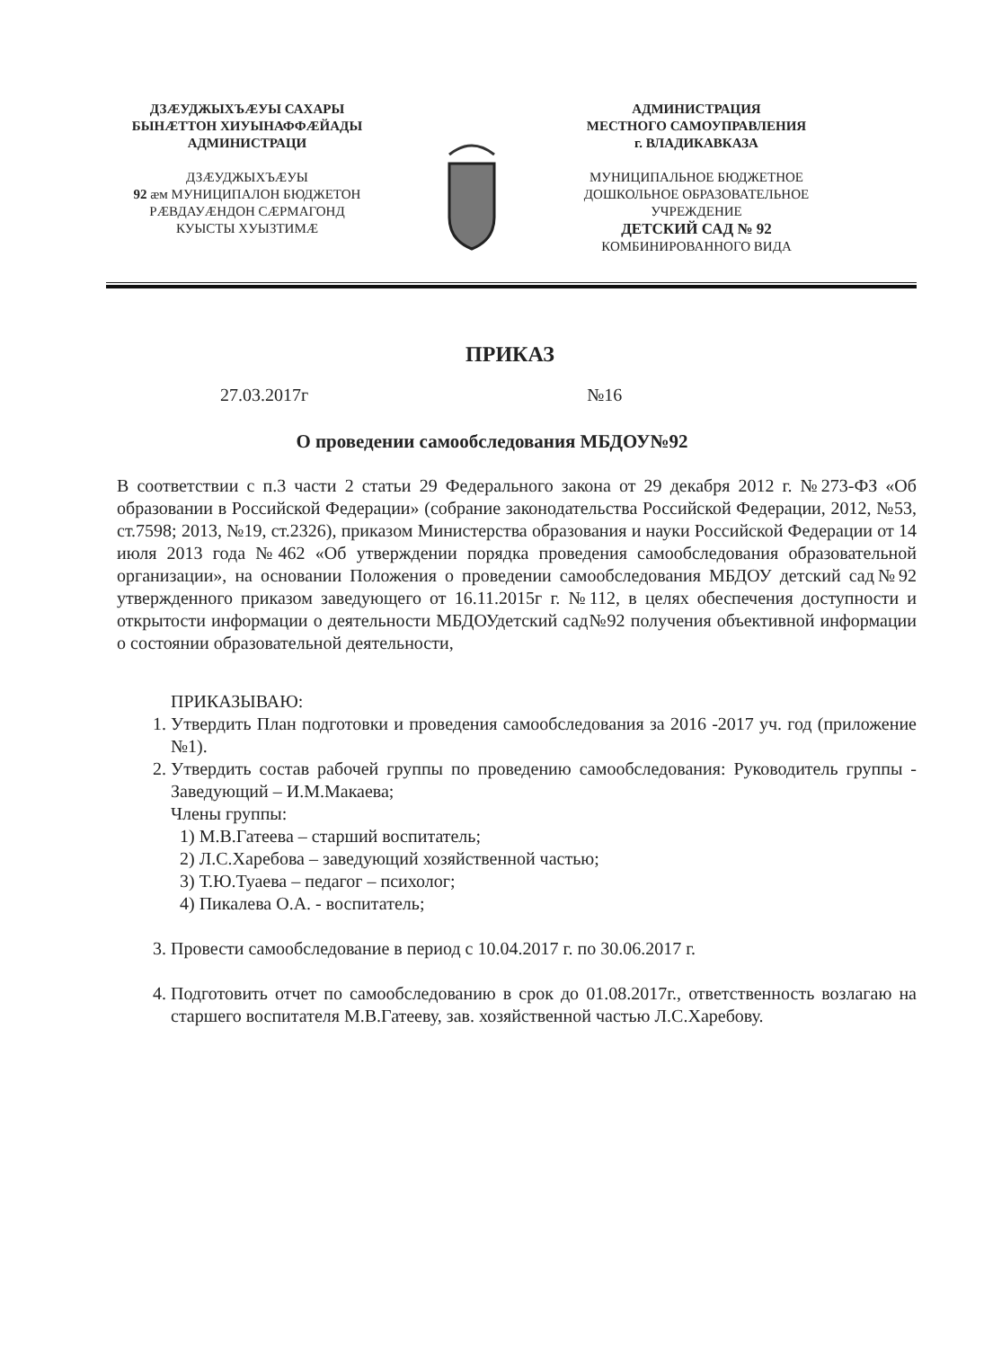ДЗÆУДЖЫХЪÆУЫ САХАРЫ
БЫНÆТТОН ХИУЫНАФФÆЙАДЫ
АДМИНИСТРАЦИ
ДЗÆУДЖЫХЪÆУЫ
92 æм МУНИЦИПАЛОН БЮДЖЕТОН
РÆВДАУÆНДОН СÆРМАГОНД
КУЫСТЫ ХУЫЗТИМÆ
АДМИНИСТРАЦИЯ
МЕСТНОГО САМОУПРАВЛЕНИЯ
г. ВЛАДИКАВКАЗА
МУНИЦИПАЛЬНОЕ БЮДЖЕТНОЕ
ДОШКОЛЬНОЕ ОБРАЗОВАТЕЛЬНОЕ
УЧРЕЖДЕНИЕ
ДЕТСКИЙ САД № 92
КОМБИНИРОВАННОГО ВИДА
ПРИКАЗ
27.03.2017г №16
О проведении самообследования МБДОУ№92
В соответствии с п.3 части 2 статьи 29 Федерального закона от 29 декабря 2012 г. №273-ФЗ «Об образовании в Российской Федерации» (собрание законодательства Российской Федерации, 2012, №53, ст.7598; 2013, №19, ст.2326), приказом Министерства образования и науки Российской Федерации от 14 июля 2013 года №462 «Об утверждении порядка проведения самообследования образовательной организации», на основании Положения о проведении самообследования МБДОУ детский сад№92 утвержденного приказом заведующего от 16.11.2015г г. №112, в целях обеспечения доступности и открытости информации о деятельности МБДОУдетский сад№92 получения объективной информации о состоянии образовательной деятельности,
ПРИКАЗЫВАЮ:
1. Утвердить План подготовки и проведения самообследования за 2016 -2017 уч. год (приложение №1).
2. Утвердить состав рабочей группы по проведению самообследования: Руководитель группы - Заведующий – И.М.Макаева;
Члены группы:
1) М.В.Гатеева – старший воспитатель;
2) Л.С.Харебова – заведующий хозяйственной частью;
3) Т.Ю.Туаева – педагог – психолог;
4) Пикалева О.А. - воспитатель;
3. Провести самообследование в период с 10.04.2017 г. по 30.06.2017 г.
4. Подготовить отчет по самообследованию в срок до 01.08.2017г., ответственность возлагаю на старшего воспитателя М.В.Гатееву, зав. хозяйственной частью Л.С.Харебову.